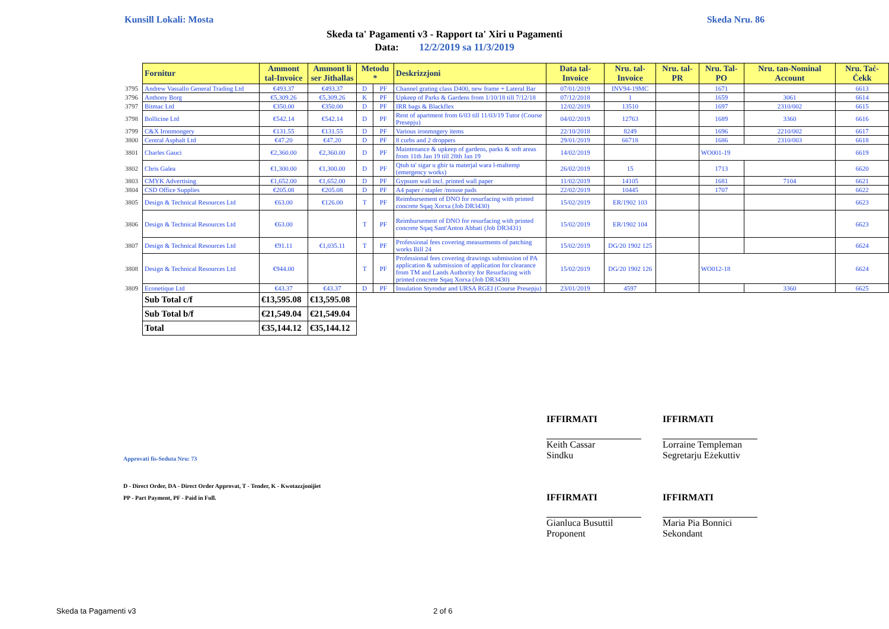Kunsill Lokali: Mosta Skeda Nru. 86
Skeda ta' Pagamenti v3 - Rapport ta' Xiri u Pagamenti
Data: 12/2/2019 sa 11/3/2019
| | Fornitur | Ammont tal-Invoice | Ammont li ser Jithallas | Metodu * | | Deskrizzjoni | Data tal-Invoice | Nru. tal-Invoice | Nru. tal-PR | Nru. Tal-PO | Nru. tan-Nominal Account | Nru. Taċ-Ċekk |
| 3795 | Andrew Vassallo General Trading Ltd | €493.37 | €493.37 | D | PF | Channel grating class D400, new frame + Lateral Bar | 07/01/2019 | INV94-19MC | | 1671 | | 6613 |
| 3796 | Anthony Borg | €5,309.26 | €5,309.26 | K | PF | Upkeep of Parks & Gardens from 1/10/18 till 7/12/18 | 07/12/2018 | 1 | | 1659 | 3061 | 6614 |
| 3797 | Bitmac Ltd | €350.00 | €350.00 | D | PF | IRR bags & Blackflex | 12/02/2019 | 13510 | | 1697 | 2310/002 | 6615 |
| 3798 | Bollicine Ltd | €542.14 | €542.14 | D | PF | Rent of apartment from 6/03 till 11/03/19 Tutor (Course Presepju) | 04/02/2019 | 12763 | | 1689 | 3360 | 6616 |
| 3799 | C&X Ironmongery | €131.55 | €131.55 | D | PF | Various ironmngery items | 22/10/2018 | 8249 | | 1696 | 2210/002 | 6617 |
| 3800 | Central Asphalt Ltd | €47.20 | €47.20 | D | PF | 8 curbs and 2 droppers | 29/01/2019 | 66718 | | 1686 | 2310/003 | 6618 |
| 3801 | Charles Gauci | €2,360.00 | €2,360.00 | D | PF | Maintenance & upkeep of gardens, parks & soft areas from 11th Jan 19 till 28th Jan 19 | 14/02/2019 | | | WO001-19 | | 6619 |
| 3802 | Chris Galea | €1,300.00 | €1,300.00 | D | PF | Qtuh ta' sigar u gbir ta materjal wara l-maltemp (emergency works) | 26/02/2019 | 15 | | 1713 | | 6620 |
| 3803 | CMYK Advertising | €1,652.00 | €1,652.00 | D | PF | Gypsum wall incl. printed wall paper | 11/02/2019 | 14105 | | 1681 | 7104 | 6621 |
| 3804 | CSD Office Supplies | €205.08 | €205.08 | D | PF | A4 paper / stapler /mouse pads | 22/02/2019 | 10445 | | 1707 | | 6622 |
| 3805 | Design & Technical Resources Ltd | €63.00 | €126.00 | T | PF | Reimbursement of DNO for resurfacing with printed concrete Sqaq Xorxa (Job DR3430) | 15/02/2019 | ER/1902 103 | | | | 6623 |
| 3806 | Design & Technical Resources Ltd | €63.00 | | T | PF | Reimbursement of DNO for resurfacing with printed concrete Sqaq Sant'Anton Abbati (Job DR3431) | 15/02/2019 | ER/1902 104 | | | | 6623 |
| 3807 | Design & Technical Resources Ltd | €91.11 | €1,035.11 | T | PF | Professional fees covering measurments of patching works Bill 24 | 15/02/2019 | DG/20 1902 125 | | | | 6624 |
| 3808 | Design & Technical Resources Ltd | €944.00 | | T | PF | Professional fees covering drawings submission of PA application & submission of application for clearance from TM and Lands Authority for Resurfacing with printed concrete Sqaq Xorxa (Job DR3430) | 15/02/2019 | DG/20 1902 126 | | WO012-18 | | 6624 |
| 3809 | Econetique Ltd | €43.37 | €43.37 | D | PF | Insulation Styrodur and URSA RGEI (Course Presepju) | 23/01/2019 | 4597 | | | 3360 | 6625 |
| | Sub Total c/f | €13,595.08 | €13,595.08 | | | | | | | | | |
| | Sub Total b/f | €21,549.04 | €21,549.04 | | | | | | | | | |
| | Total | €35,144.12 | €35,144.12 | | | | | | | | | |
IFFIRMATI IFFIRMATI
Keith Cassar
Sindku
Lorraine Templeman
Segretarju Eżekuttiv
Approvati fis-Seduta Nru: 73
D - Direct Order, DA - Direct Order Approvat, T - Tender, K - Kwotazzjonijiet
PP - Part Payment, PF - Paid in Full.
IFFIRMATI IFFIRMATI
Gianluca Busuttil
Proponent
Maria Pia Bonnici
Sekondant
Skeda ta Pagamenti v3 2 of 6